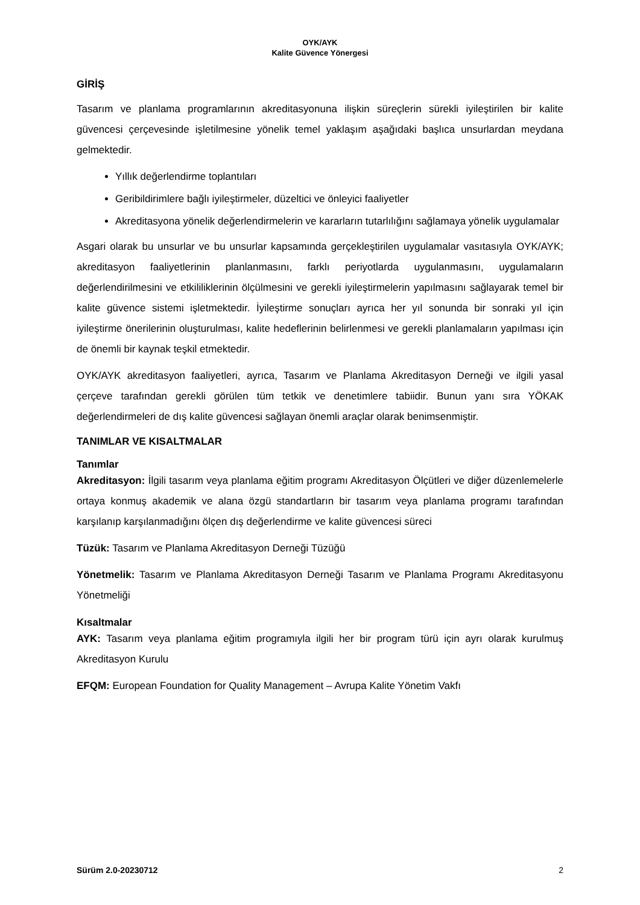OYK/AYK
Kalite Güvence Yönergesi
GİRİŞ
Tasarım ve planlama programlarının akreditasyonuna ilişkin süreçlerin sürekli iyileştirilen bir kalite güvencesi çerçevesinde işletilmesine yönelik temel yaklaşım aşağıdaki başlıca unsurlardan meydana gelmektedir.
Yıllık değerlendirme toplantıları
Geribildirimlere bağlı iyileştirmeler, düzeltici ve önleyici faaliyetler
Akreditasyona yönelik değerlendirmelerin ve kararların tutarlılığını sağlamaya yönelik uygulamalar
Asgari olarak bu unsurlar ve bu unsurlar kapsamında gerçekleştirilen uygulamalar vasıtasıyla OYK/AYK; akreditasyon faaliyetlerinin planlanmasını, farklı periyotlarda uygulanmasını, uygulamaların değerlendirilmesini ve etkililiklerinin ölçülmesini ve gerekli iyileştirmelerin yapılmasını sağlayarak temel bir kalite güvence sistemi işletmektedir. İyileştirme sonuçları ayrıca her yıl sonunda bir sonraki yıl için iyileştirme önerilerinin oluşturulması, kalite hedeflerinin belirlenmesi ve gerekli planlamaların yapılması için de önemli bir kaynak teşkil etmektedir.
OYK/AYK akreditasyon faaliyetleri, ayrıca, Tasarım ve Planlama Akreditasyon Derneği ve ilgili yasal çerçeve tarafından gerekli görülen tüm tetkik ve denetimlere tabiidir. Bunun yanı sıra YÖKAK değerlendirmeleri de dış kalite güvencesi sağlayan önemli araçlar olarak benimsenmiştir.
TANIMLAR VE KISALTMALAR
Tanımlar
Akreditasyon: İlgili tasarım veya planlama eğitim programı Akreditasyon Ölçütleri ve diğer düzenlemelerle ortaya konmuş akademik ve alana özgü standartların bir tasarım veya planlama programı tarafından karşılanıp karşılanmadığını ölçen dış değerlendirme ve kalite güvencesi süreci
Tüzük: Tasarım ve Planlama Akreditasyon Derneği Tüzüğü
Yönetmelik: Tasarım ve Planlama Akreditasyon Derneği Tasarım ve Planlama Programı Akreditasyonu Yönetmeliği
Kısaltmalar
AYK: Tasarım veya planlama eğitim programıyla ilgili her bir program türü için ayrı olarak kurulmuş Akreditasyon Kurulu
EFQM: European Foundation for Quality Management – Avrupa Kalite Yönetim Vakfı
Sürüm 2.0-20230712 2